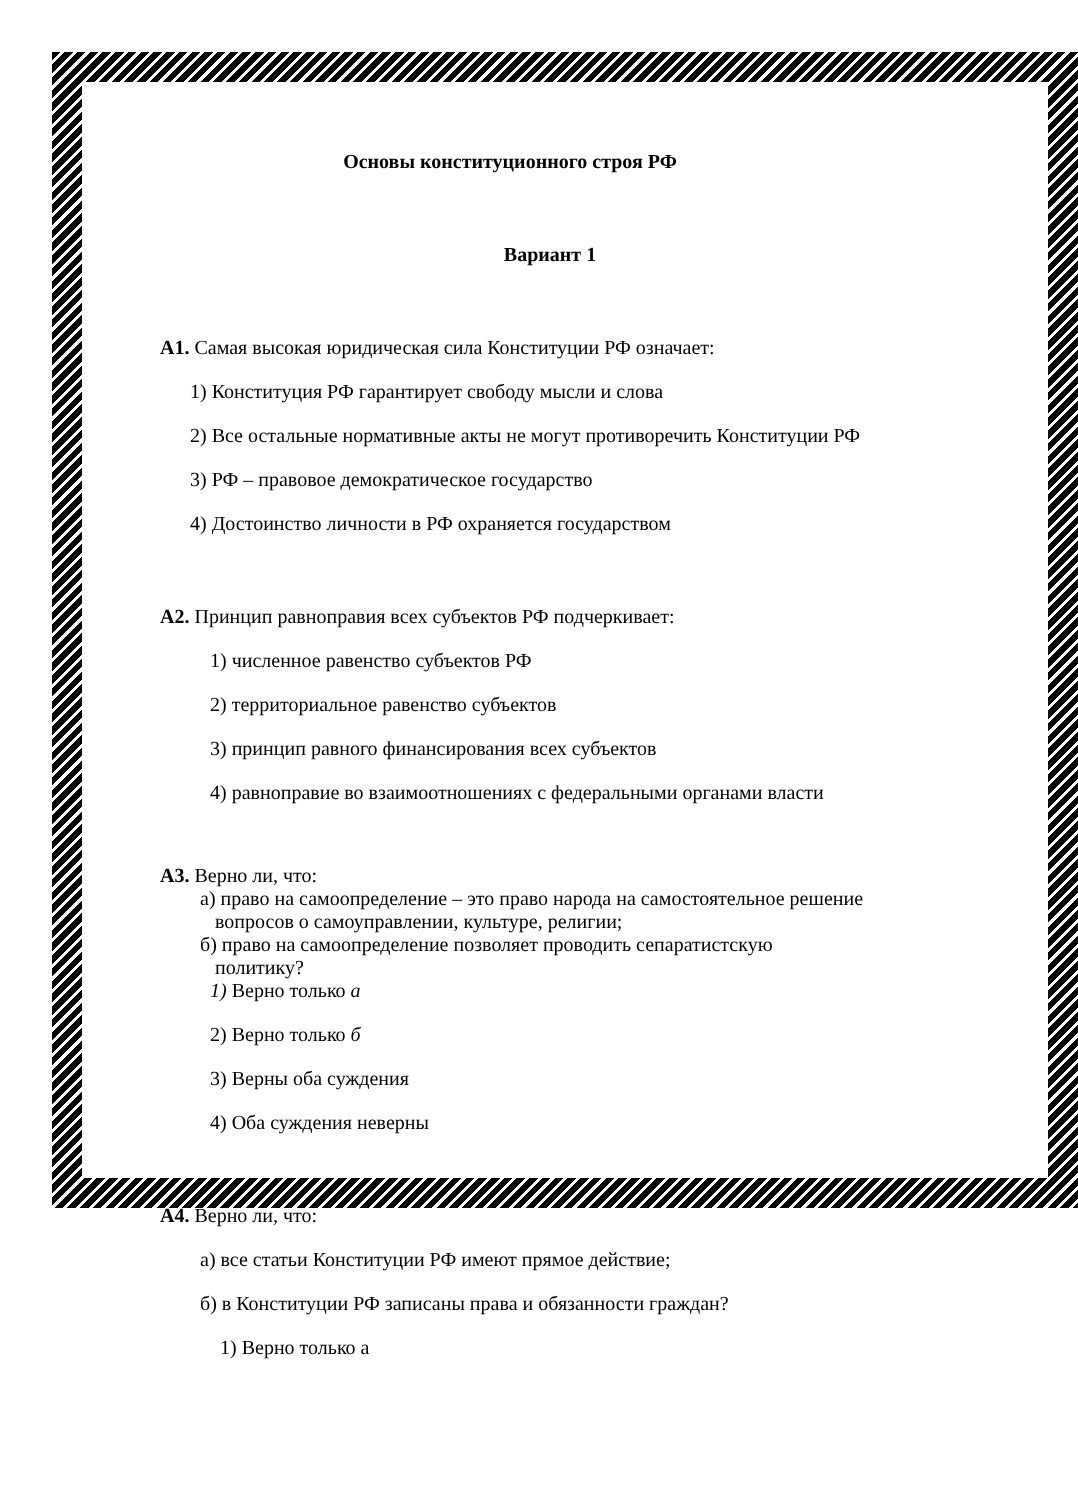Основы конституционного строя РФ
Вариант 1
А1. Самая высокая юридическая сила Конституции РФ означает:
1) Конституция РФ гарантирует свободу мысли и слова
2) Все остальные нормативные акты не могут противоречить Конституции РФ
3) РФ – правовое демократическое государство
4) Достоинство личности в РФ охраняется государством
А2. Принцип равноправия всех субъектов РФ подчеркивает:
1) численное равенство субъектов РФ
2) территориальное равенство субъектов
3) принцип равного финансирования всех субъектов
4) равноправие во взаимоотношениях с федеральными органами власти
А3. Верно ли, что:
а) право на самоопределение – это право народа на самостоятельное решение
вопросов о самоуправлении, культуре, религии;
б) право на самоопределение позволяет проводить сепаратистскую
политику?
1) Верно только а
2) Верно только б
3) Верны оба суждения
4) Оба суждения неверны
А4. Верно ли, что:
а) все статьи Конституции РФ имеют прямое действие;
б) в Конституции РФ записаны права и обязанности граждан?
1) Верно только а